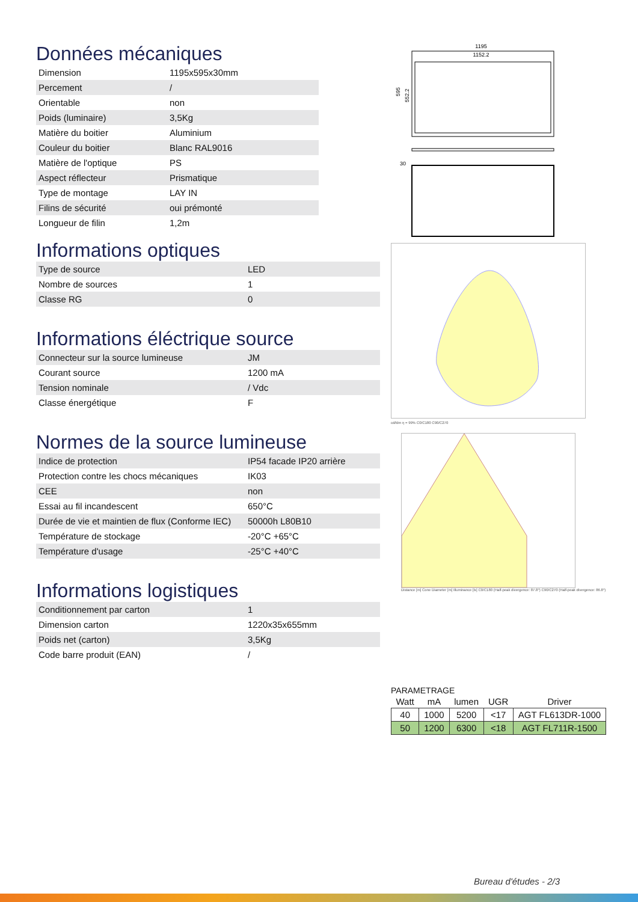Données mécaniques
| Dimension | 1195x595x30mm |
| Percement | / |
| Orientable | non |
| Poids (luminaire) | 3,5Kg |
| Matière du boitier | Aluminium |
| Couleur du boitier | Blanc RAL9016 |
| Matière de l'optique | PS |
| Aspect réflecteur | Prismatique |
| Type de montage | LAY IN |
| Filins de sécurité | oui prémonté |
| Longueur de filin | 1,2m |
Informations optiques
| Type de source | LED |
| Nombre de sources | 1 |
| Classe RG | 0 |
Informations éléctrique source
| Connecteur sur la source lumineuse | JM |
| Courant source | 1200 mA |
| Tension nominale | / Vdc |
| Classe énergétique | F |
Normes de la source lumineuse
| Indice de protection | IP54 facade IP20 arrière |
| Protection contre les chocs mécaniques | IK03 |
| CEE | non |
| Essai au fil incandescent | 650°C |
| Durée de vie et maintien de flux (Conforme IEC) | 50000h L80B10 |
| Température de stockage | -20°C +65°C |
| Température d'usage | -25°C +40°C |
Informations logistiques
| Conditionnement par carton | 1 |
| Dimension carton | 1220x35x655mm |
| Poids net (carton) | 3,5Kg |
| Code barre produit (EAN) | / |
1195
1152.2
595
552.2
30
cd/klm η = 99% C0/C180 C90/C270
Distance [m] Cone Diameter [m] Illuminance [lx] C0/C180 (Half-peak divergence: 87.8°) C90/C270 (Half-peak divergence: 86.8°)
PARAMETRAGE
| Watt | mA | lumen | UGR | Driver |
| --- | --- | --- | --- | --- |
| 40 | 1000 | 5200 | <17 | AGT FL613DR-1000 |
| 50 | 1200 | 6300 | <18 | AGT FL711R-1500 |
Bureau d'études - 2/3